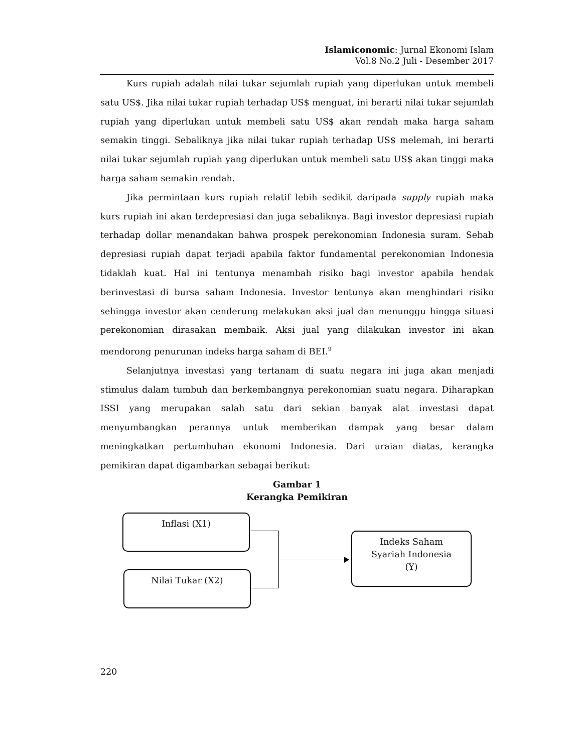Islamiconomic: Jurnal Ekonomi Islam
Vol.8 No.2 Juli - Desember 2017
Kurs rupiah adalah nilai tukar sejumlah rupiah yang diperlukan untuk membeli satu US$. Jika nilai tukar rupiah terhadap US$ menguat, ini berarti nilai tukar sejumlah rupiah yang diperlukan untuk membeli satu US$ akan rendah maka harga saham semakin tinggi. Sebaliknya jika nilai tukar rupiah terhadap US$ melemah, ini berarti nilai tukar sejumlah rupiah yang diperlukan untuk membeli satu US$ akan tinggi maka harga saham semakin rendah.
Jika permintaan kurs rupiah relatif lebih sedikit daripada supply rupiah maka kurs rupiah ini akan terdepresiasi dan juga sebaliknya. Bagi investor depresiasi rupiah terhadap dollar menandakan bahwa prospek perekonomian Indonesia suram. Sebab depresiasi rupiah dapat terjadi apabila faktor fundamental perekonomian Indonesia tidaklah kuat. Hal ini tentunya menambah risiko bagi investor apabila hendak berinvestasi di bursa saham Indonesia. Investor tentunya akan menghindari risiko sehingga investor akan cenderung melakukan aksi jual dan menunggu hingga situasi perekonomian dirasakan membaik. Aksi jual yang dilakukan investor ini akan mendorong penurunan indeks harga saham di BEI.<sup>9</sup>
Selanjutnya investasi yang tertanam di suatu negara ini juga akan menjadi stimulus dalam tumbuh dan berkembangnya perekonomian suatu negara. Diharapkan ISSI yang merupakan salah satu dari sekian banyak alat investasi dapat menyumbangkan perannya untuk memberikan dampak yang besar dalam meningkatkan pertumbuhan ekonomi Indonesia. Dari uraian diatas, kerangka pemikiran dapat digambarkan sebagai berikut:
Gambar 1
Kerangka Pemikiran
Inflasi (X1)
Nilai Tukar (X2)
Indeks Saham
Syariah Indonesia
(Y)
220